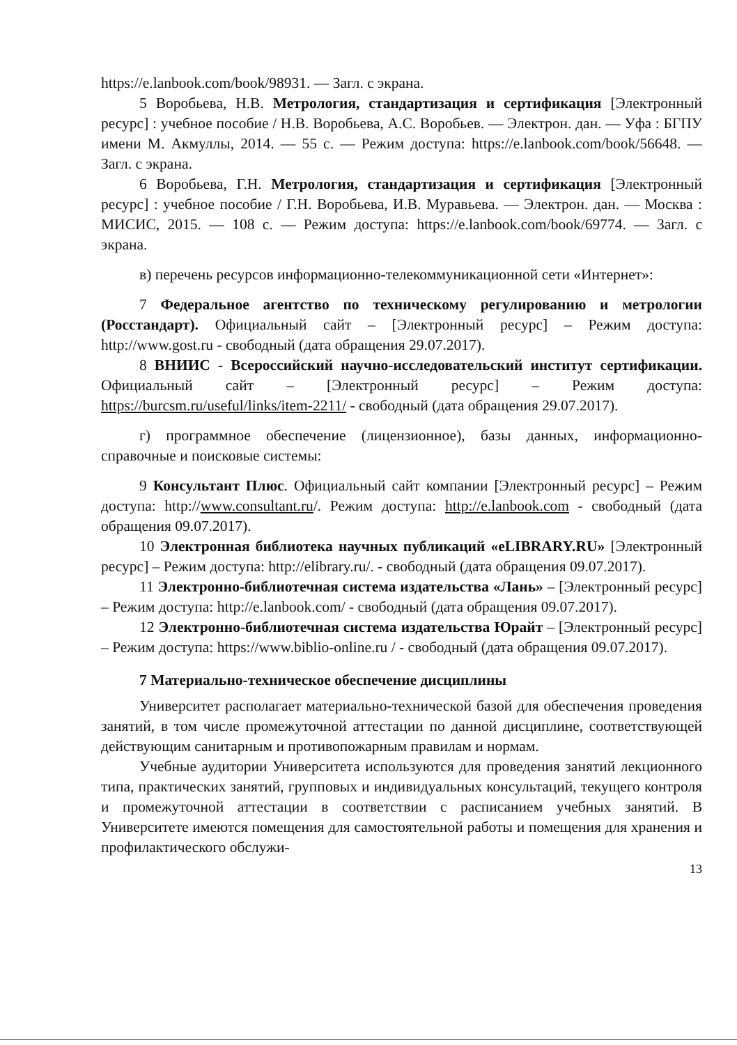https://e.lanbook.com/book/98931. — Загл. с экрана.
5 Воробьева, Н.В. Метрология, стандартизация и сертификация [Электронный ресурс] : учебное пособие / Н.В. Воробьева, А.С. Воробьев. — Электрон. дан. — Уфа : БГПУ имени М. Акмуллы, 2014. — 55 с. — Режим доступа: https://e.lanbook.com/book/56648. — Загл. с экрана.
6 Воробьева, Г.Н. Метрология, стандартизация и сертификация [Электронный ресурс] : учебное пособие / Г.Н. Воробьева, И.В. Муравьева. — Электрон. дан. — Москва : МИСИС, 2015. — 108 с. — Режим доступа: https://e.lanbook.com/book/69774. — Загл. с экрана.
в) перечень ресурсов информационно-телекоммуникационной сети «Интернет»:
7 Федеральное агентство по техническому регулированию и метрологии (Росстандарт). Официальный сайт – [Электронный ресурс] – Режим доступа: http://www.gost.ru - свободный (дата обращения 29.07.2017).
8 ВНИИС - Всероссийский научно-исследовательский институт сертификации. Официальный сайт – [Электронный ресурс] – Режим доступа: https://burcsm.ru/useful/links/item-2211/ - свободный (дата обращения 29.07.2017).
г) программное обеспечение (лицензионное), базы данных, информационно-справочные и поисковые системы:
9 Консультант Плюс. Официальный сайт компании [Электронный ресурс] – Режим доступа: http://www.consultant.ru/. Режим доступа: http://e.lanbook.com - свободный (дата обращения 09.07.2017).
10 Электронная библиотека научных публикаций «eLIBRARY.RU» [Электронный ресурс] – Режим доступа: http://elibrary.ru/. - свободный (дата обращения 09.07.2017).
11 Электронно-библиотечная система издательства «Лань» – [Электронный ресурс] – Режим доступа: http://e.lanbook.com/ - свободный (дата обращения 09.07.2017).
12 Электронно-библиотечная система издательства Юрайт – [Электронный ресурс] – Режим доступа: https://www.biblio-online.ru / - свободный (дата обращения 09.07.2017).
7 Материально-техническое обеспечение дисциплины
Университет располагает материально-технической базой для обеспечения проведения занятий, в том числе промежуточной аттестации по данной дисциплине, соответствующей действующим санитарным и противопожарным правилам и нормам.
Учебные аудитории Университета используются для проведения занятий лекционного типа, практических занятий, групповых и индивидуальных консультаций, текущего контроля и промежуточной аттестации в соответствии с расписанием учебных занятий. В Университете имеются помещения для самостоятельной работы и помещения для хранения и профилактического обслужи-
13